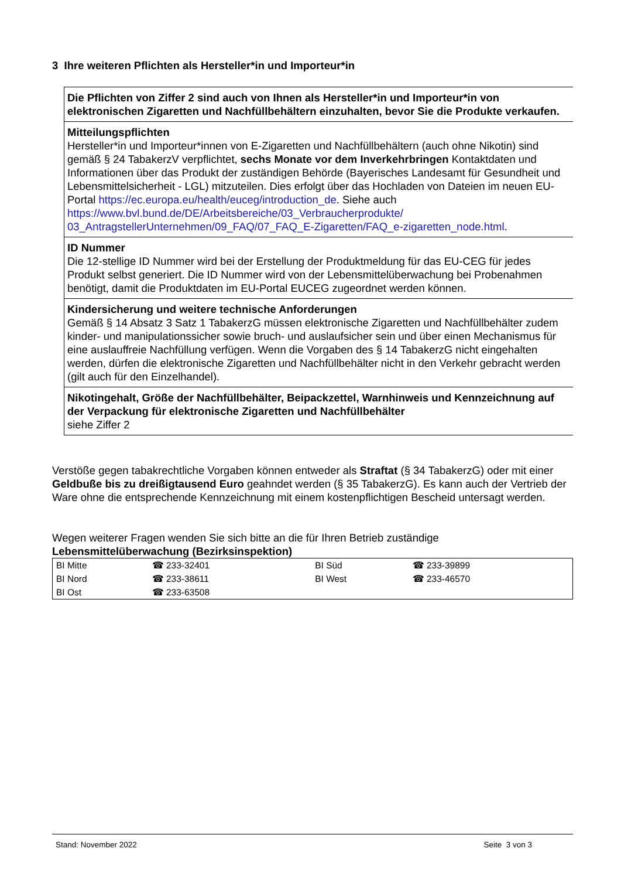3 Ihre weiteren Pflichten als Hersteller*in und Importeur*in
Die Pflichten von Ziffer 2 sind auch von Ihnen als Hersteller*in und Importeur*in von elektronischen Zigaretten und Nachfüllbehältern einzuhalten, bevor Sie die Produkte verkaufen.
Mitteilungspflichten
Hersteller*in und Importeur*innen von E-Zigaretten und Nachfüllbehältern (auch ohne Nikotin) sind gemäß § 24 TabakerzV verpflichtet, sechs Monate vor dem Inverkehrbringen Kontaktdaten und Informationen über das Produkt der zuständigen Behörde (Bayerisches Landesamt für Gesundheit und Lebensmittelsicherheit - LGL) mitzuteilen. Dies erfolgt über das Hochladen von Dateien im neuen EU-Portal https://ec.europa.eu/health/euceg/introduction_de. Siehe auch https://www.bvl.bund.de/DE/Arbeitsbereiche/03_Verbraucherprodukte/ 03_AntragstellerUnternehmen/09_FAQ/07_FAQ_E-Zigaretten/FAQ_e-zigaretten_node.html.
ID Nummer
Die 12-stellige ID Nummer wird bei der Erstellung der Produktmeldung für das EU-CEG für jedes Produkt selbst generiert. Die ID Nummer wird von der Lebensmittelüberwachung bei Probenahmen benötigt, damit die Produktdaten im EU-Portal EUCEG zugeordnet werden können.
Kindersicherung und weitere technische Anforderungen
Gemäß § 14 Absatz 3 Satz 1 TabakerzG müssen elektronische Zigaretten und Nachfüllbehälter zudem kinder- und manipulationssicher sowie bruch- und auslaufsicher sein und über einen Mechanismus für eine auslauffreie Nachfüllung verfügen. Wenn die Vorgaben des § 14 TabakerzG nicht eingehalten werden, dürfen die elektronische Zigaretten und Nachfüllbehälter nicht in den Verkehr gebracht werden (gilt auch für den Einzelhandel).
Nikotingehalt, Größe der Nachfüllbehälter, Beipackzettel, Warnhinweis und Kennzeichnung auf der Verpackung für elektronische Zigaretten und Nachfüllbehälter
siehe Ziffer 2
Verstöße gegen tabakrechtliche Vorgaben können entweder als Straftat (§ 34 TabakerzG) oder mit einer Geldbuße bis zu dreißigtausend Euro geahndet werden (§ 35 TabakerzG). Es kann auch der Vertrieb der Ware ohne die entsprechende Kennzeichnung mit einem kostenpflichtigen Bescheid untersagt werden.
Wegen weiterer Fragen wenden Sie sich bitte an die für Ihren Betrieb zuständige
Lebensmittelüberwachung (Bezirksinspektion)
| BI Mitte | ☎ 233-32401 | BI Süd | ☎ 233-39899 |
| BI Nord | ☎ 233-38611 | BI West | ☎ 233-46570 |
| BI Ost | ☎ 233-63508 | | |
Stand: November 2022 Seite 3 von 3